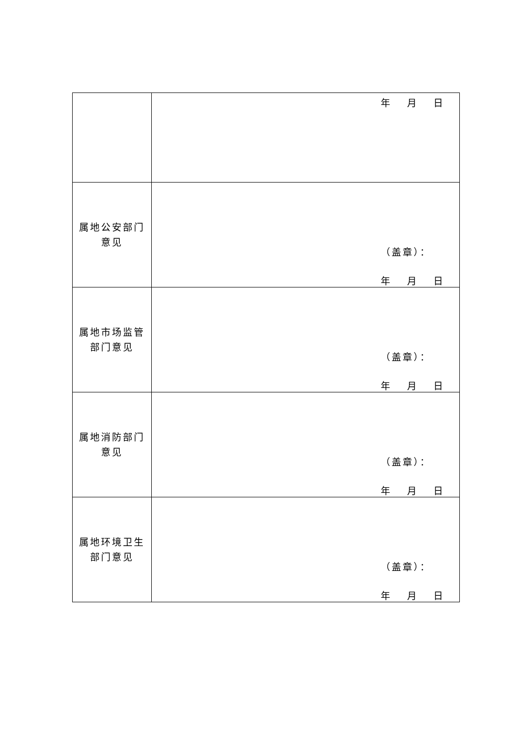| | 年 月 日 |
| 属地公安部门 意见 | （盖章）： 年 月 日 |
| 属地市场监管 部门意见 | （盖章）： 年 月 日 |
| 属地消防部门 意见 | （盖章）： 年 月 日 |
| 属地环境卫生 部门意见 | （盖章）： 年 月 日 |